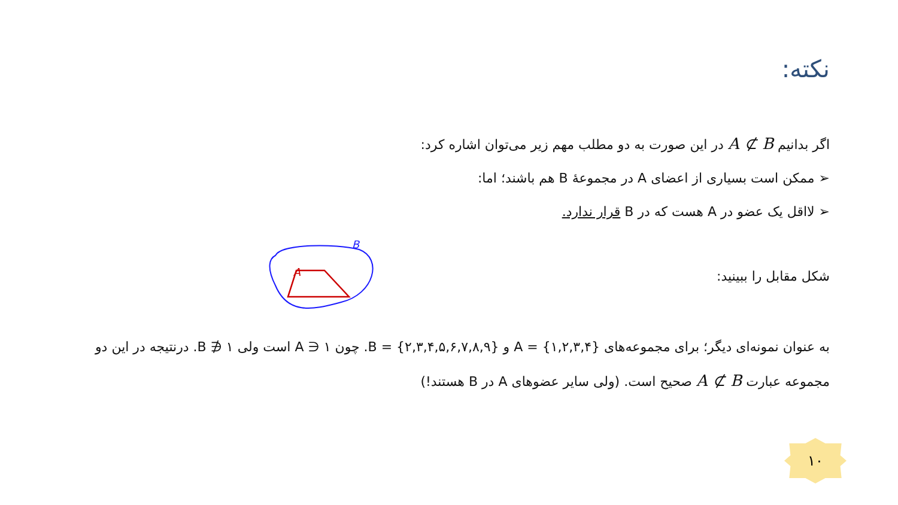نکته:
اگر بدانیم A ⊄ B در این صورت به دو مطلب مهم زیر می‌توان اشاره کرد:
➢ ممکن است بسیاری از اعضای A در مجموعهٔ B هم باشند؛ اما:
➢ لااقل یک عضو در A هست که در B قرار ندارد.
شکل مقابل را ببینید:
B
A
به عنوان نمونه‌ای دیگر؛ برای مجموعه‌های A = {۱,۲,۳,۴} و B = {۲,۳,۴,۵,۶,۷,۸,۹}. چون ۱ ∈ A است ولی ۱ ∉ B. درنتیجه در این دو مجموعه عبارت A ⊄ B صحیح است. (ولی سایر عضوهای A در B هستند!)
۱۰